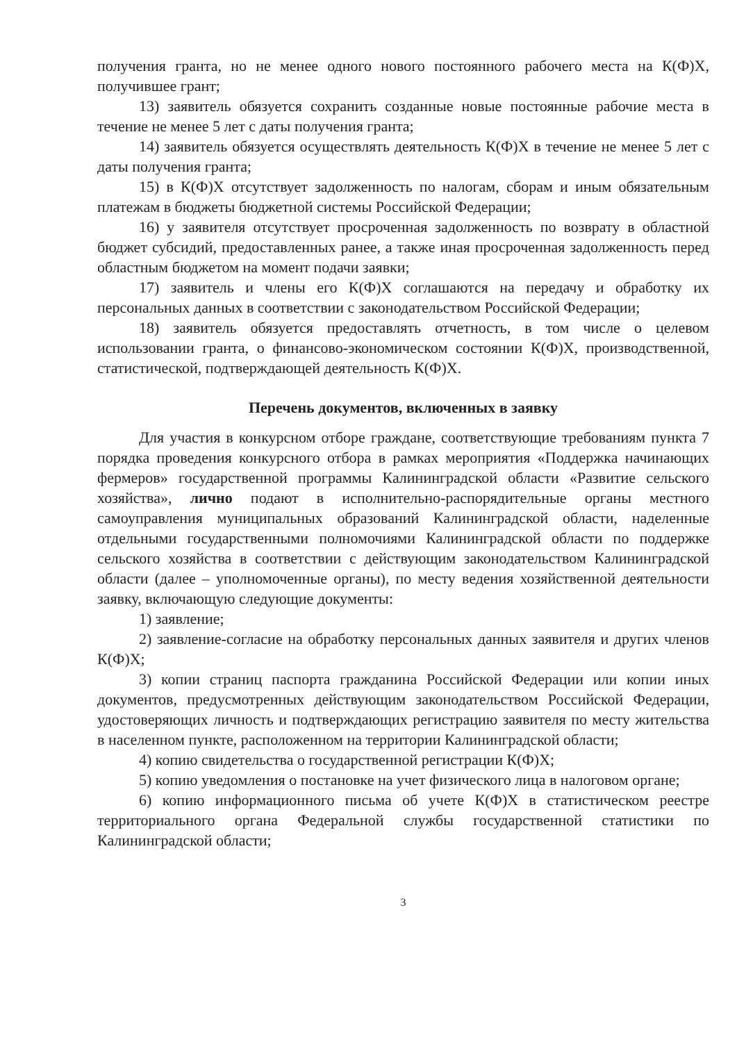получения гранта, но не менее одного нового постоянного рабочего места на К(Ф)Х, получившее грант;
13) заявитель обязуется сохранить созданные новые постоянные рабочие места в течение не менее 5 лет с даты получения гранта;
14) заявитель обязуется осуществлять деятельность К(Ф)Х в течение не менее 5 лет с даты получения гранта;
15) в К(Ф)Х отсутствует задолженность по налогам, сборам и иным обязательным платежам в бюджеты бюджетной системы Российской Федерации;
16) у заявителя отсутствует просроченная задолженность по возврату в областной бюджет субсидий, предоставленных ранее, а также иная просроченная задолженность перед областным бюджетом на момент подачи заявки;
17) заявитель и члены его К(Ф)Х соглашаются на передачу и обработку их персональных данных в соответствии с законодательством Российской Федерации;
18) заявитель обязуется предоставлять отчетность, в том числе о целевом использовании гранта, о финансово-экономическом состоянии К(Ф)Х, производственной, статистической, подтверждающей деятельность К(Ф)Х.
Перечень документов, включенных в заявку
Для участия в конкурсном отборе граждане, соответствующие требованиям пункта 7 порядка проведения конкурсного отбора в рамках мероприятия «Поддержка начинающих фермеров» государственной программы Калининградской области «Развитие сельского хозяйства», лично подают в исполнительно-распорядительные органы местного самоуправления муниципальных образований Калининградской области, наделенные отдельными государственными полномочиями Калининградской области по поддержке сельского хозяйства в соответствии с действующим законодательством Калининградской области (далее – уполномоченные органы), по месту ведения хозяйственной деятельности заявку, включающую следующие документы:
1) заявление;
2) заявление-согласие на обработку персональных данных заявителя и других членов К(Ф)Х;
3) копии страниц паспорта гражданина Российской Федерации или копии иных документов, предусмотренных действующим законодательством Российской Федерации, удостоверяющих личность и подтверждающих регистрацию заявителя по месту жительства в населенном пункте, расположенном на территории Калининградской области;
4) копию свидетельства о государственной регистрации К(Ф)Х;
5) копию уведомления о постановке на учет физического лица в налоговом органе;
6) копию информационного письма об учете К(Ф)Х в статистическом реестре территориального органа Федеральной службы государственной статистики по Калининградской области;
3